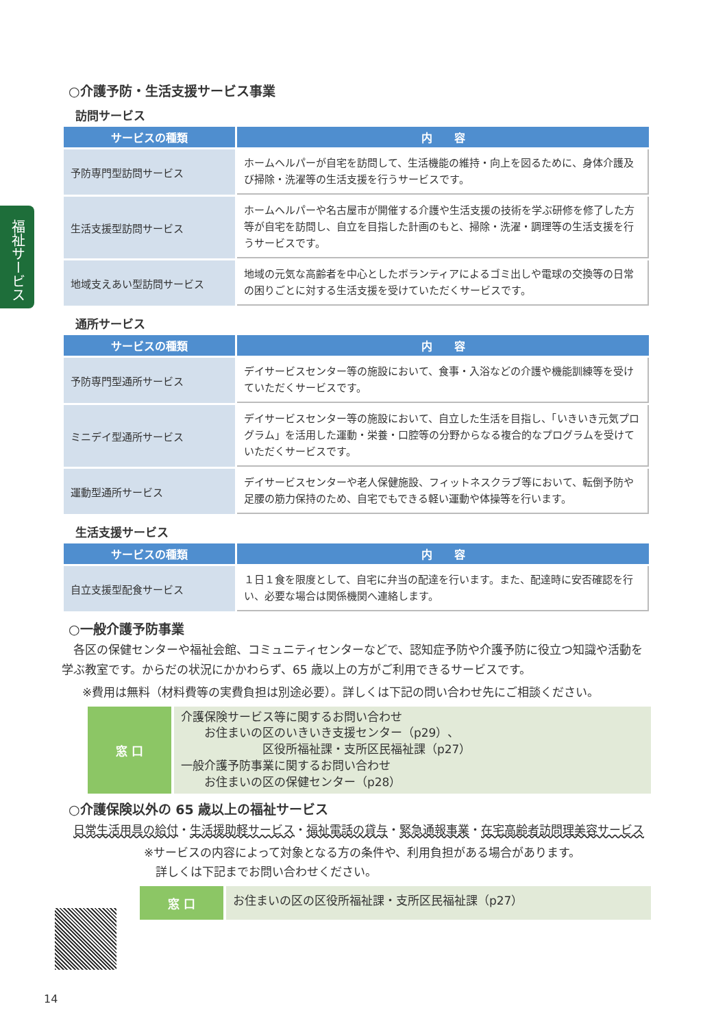福祉サービス
○介護予防・生活支援サービス事業
訪問サービス
| サービスの種類 | 内 容 |
| --- | --- |
| 予防専門型訪問サービス | ホームヘルパーが自宅を訪問して、生活機能の維持・向上を図るために、身体介護及び掃除・洗濯等の生活支援を行うサービスです。 |
| 生活支援型訪問サービス | ホームヘルパーや名古屋市が開催する介護や生活支援の技術を学ぶ研修を修了した方等が自宅を訪問し、自立を目指した計画のもと、掃除・洗濯・調理等の生活支援を行うサービスです。 |
| 地域支えあい型訪問サービス | 地域の元気な高齢者を中心としたボランティアによるゴミ出しや電球の交換等の日常の困りごとに対する生活支援を受けていただくサービスです。 |
通所サービス
| サービスの種類 | 内 容 |
| --- | --- |
| 予防専門型通所サービス | デイサービスセンター等の施設において、食事・入浴などの介護や機能訓練等を受けていただくサービスです。 |
| ミニデイ型通所サービス | デイサービスセンター等の施設において、自立した生活を目指し、「いきいき元気プログラム」を活用した運動・栄養・口腔等の分野からなる複合的なプログラムを受けていただくサービスです。 |
| 運動型通所サービス | デイサービスセンターや老人保健施設、フィットネスクラブ等において、転倒予防や足腰の筋力保持のため、自宅でもできる軽い運動や体操等を行います。 |
生活支援サービス
| サービスの種類 | 内 容 |
| --- | --- |
| 自立支援型配食サービス | １日１食を限度として、自宅に弁当の配達を行います。また、配達時に安否確認を行い、必要な場合は関係機関へ連絡します。 |
○一般介護予防事業
　各区の保健センターや福祉会館、コミュニティセンターなどで、認知症予防や介護予防に役立つ知識や活動を学ぶ教室です。からだの状況にかかわらず、65 歳以上の方がご利用できるサービスです。
※費用は無料（材料費等の実費負担は別途必要）。詳しくは下記の問い合わせ先にご相談ください。
窓 口
介護保険サービス等に関するお問い合わせ
　　お住まいの区のいきいき支援センター（p29）、
　　　　　　　区役所福祉課・支所区民福祉課（p27）
一般介護予防事業に関するお問い合わせ
　　お住まいの区の保健センター（p28）
○介護保険以外の 65 歳以上の福祉サービス
　日常生活用具の給付・生活援助軽サービス・福祉電話の貸与・緊急通報事業・在宅高齢者訪問理美容サービス
※サービスの内容によって対象となる方の条件や、利用負担がある場合があります。
　詳しくは下記までお問い合わせください。
窓 口
お住まいの区の区役所福祉課・支所区民福祉課（p27）
14